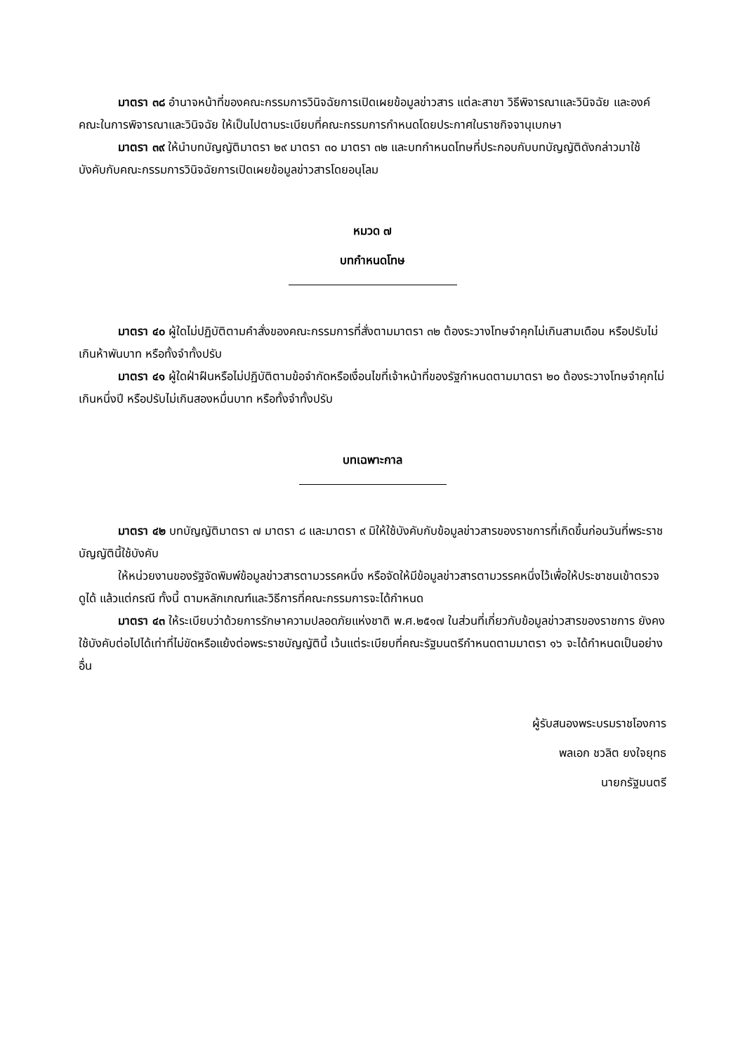มาตรา ๓๘ อำนาจหน้าที่ของคณะกรรมการวินิจฉัยการเปิดเผยข้อมูลข่าวสาร แต่ละสาขา วิธีพิจารณาและวินิจฉัย และองค์คณะในการพิจารณาและวินิจฉัย ให้เป็นไปตามระเบียบที่คณะกรรมการกำหนดโดยประกาศในราชกิจจานุเบกษา
มาตรา ๓๙ ให้นำบทบัญญัติมาตรา ๒๙ มาตรา ๓๐ มาตรา ๓๒ และบทกำหนดโทษที่ประกอบกับบทบัญญัติดังกล่าวมาใช้บังคับกับคณะกรรมการวินิจฉัยการเปิดเผยข้อมูลข่าวสารโดยอนุโลม
หมวด ๗
บทกำหนดโทษ
มาตรา ๔๐ ผู้ใดไม่ปฏิบัติตามคำสั่งของคณะกรรมการที่สั่งตามมาตรา ๓๒ ต้องระวางโทษจำคุกไม่เกินสามเดือน หรือปรับไม่เกินห้าพันบาท หรือทั้งจำทั้งปรับ
มาตรา ๔๑ ผู้ใดฝ่าฝืนหรือไม่ปฏิบัติตามข้อจำกัดหรือเงื่อนไขที่เจ้าหน้าที่ของรัฐกำหนดตามมาตรา ๒๐ ต้องระวางโทษจำคุกไม่เกินหนึ่งปี หรือปรับไม่เกินสองหมื่นบาท หรือทั้งจำทั้งปรับ
บทเฉพาะกาล
มาตรา ๔๒ บทบัญญัติมาตรา ๗ มาตรา ๘ และมาตรา ๙ มิให้ใช้บังคับกับข้อมูลข่าวสารของราชการที่เกิดขึ้นก่อนวันที่พระราชบัญญัตินี้ใช้บังคับ
ให้หน่วยงานของรัฐจัดพิมพ์ข้อมูลข่าวสารตามวรรคหนึ่ง หรือจัดให้มีข้อมูลข่าวสารตามวรรคหนึ่งไว้เพื่อให้ประชาชนเข้าตรวจดูได้ แล้วแต่กรณี ทั้งนี้ ตามหลักเกณฑ์และวิธีการที่คณะกรรมการจะได้กำหนด
มาตรา ๔๓ ให้ระเบียบว่าด้วยการรักษาความปลอดภัยแห่งชาติ พ.ศ.๒๕๑๗ ในส่วนที่เกี่ยวกับข้อมูลข่าวสารของราชการ ยังคงใช้บังคับต่อไปได้เท่าที่ไม่ขัดหรือแย้งต่อพระราชบัญญัตินี้ เว้นแต่ระเบียบที่คณะรัฐมนตรีกำหนดตามมาตรา ๑๖ จะได้กำหนดเป็นอย่างอื่น
ผู้รับสนองพระบรมราชโองการ
พลเอก ชวลิต ยงใจยุทธ
นายกรัฐมนตรี